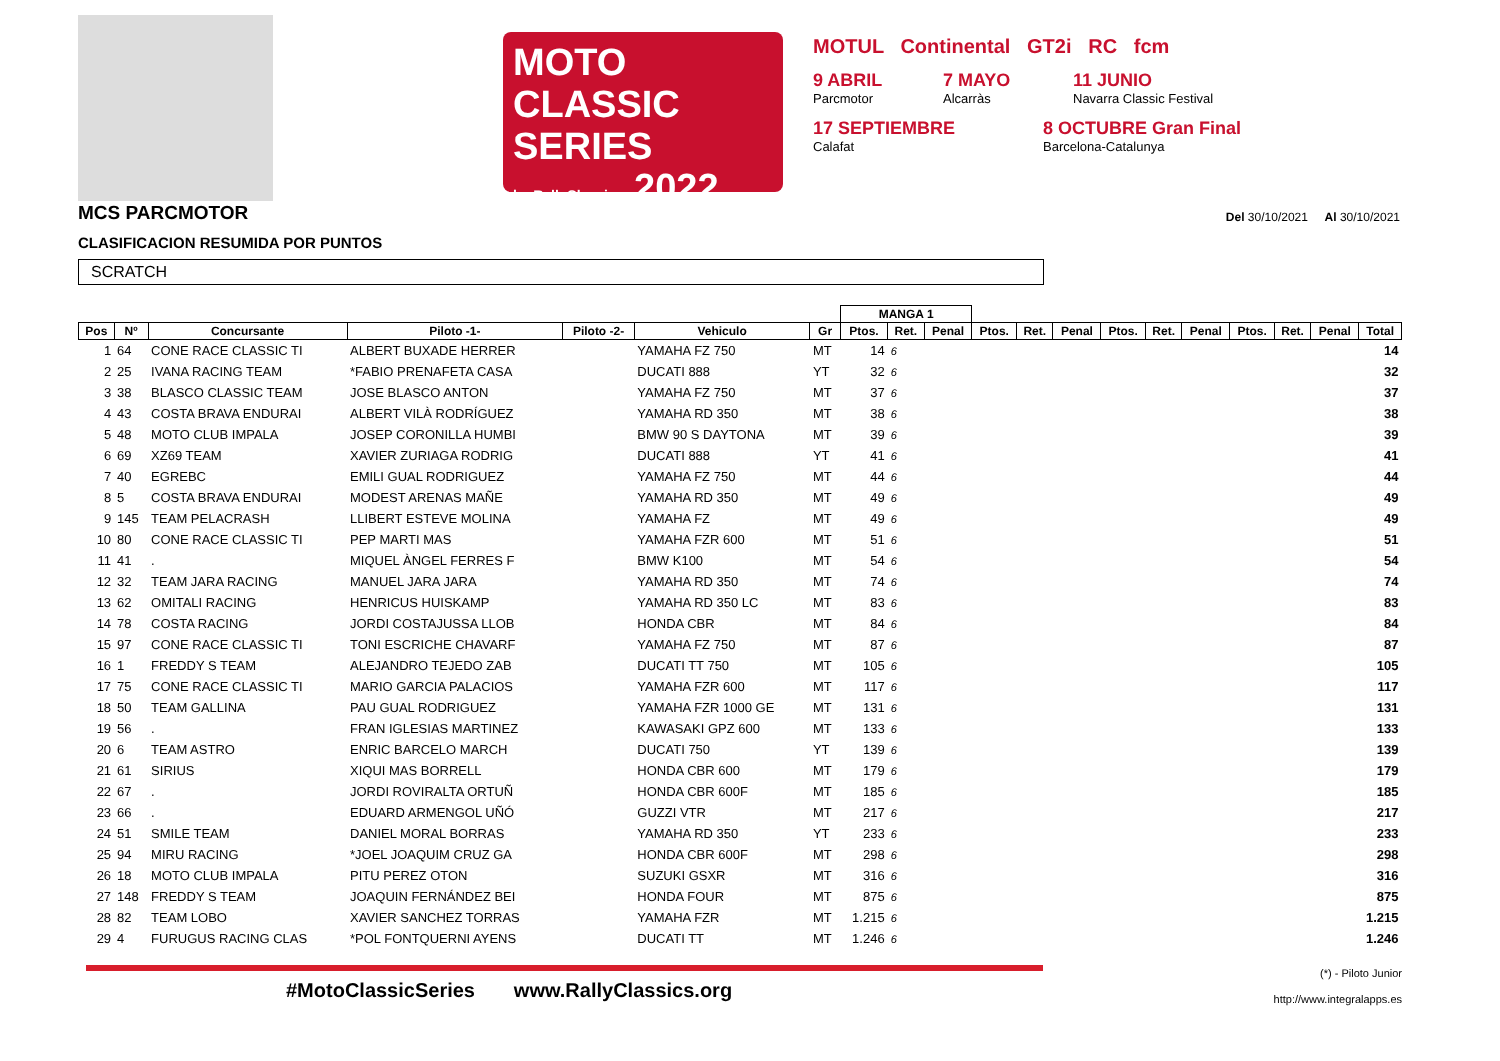MOTO
CLASSIC SERIES
by RallyClassics 2022
MOTUL Continental GT2i RC fcm
9 ABRIL Parcmotor
7 MAYO Alcarràs
11 JUNIO Navarra Classic Festival
17 SEPTIEMBRE Calafat
8 OCTUBRE Gran Final Barcelona-Catalunya
MCS PARCMOTOR
Del 30/10/2021 Al 30/10/2021
CLASIFICACION RESUMIDA POR PUNTOS
SCRATCH
| | | | | | | | MANGA 1 | | | | | | | | | | | | |
| --- | --- | --- | --- | --- | --- | --- | --- | --- | --- | --- | --- | --- | --- | --- | --- | --- | --- | --- | --- |
| Pos | Nº | Concursante | Piloto -1- | Piloto -2- | Vehiculo | Gr | Ptos. | Ret. | Penal | Ptos. | Ret. | Penal | Ptos. | Ret. | Penal | Ptos. | Ret. | Penal | Total |
| 1 | 64 | CONE RACE CLASSIC TI | ALBERT BUXADE HERRER | | YAMAHA FZ 750 | MT | 14 | 6 | 14 | | | | | | | | | | |
| 2 | 25 | IVANA RACING TEAM | *FABIO PRENAFETA CASA | | DUCATI 888 | YT | 32 | 6 | 32 | | | | | | | | | | |
| 3 | 38 | BLASCO CLASSIC TEAM | JOSE BLASCO ANTON | | YAMAHA FZ 750 | MT | 37 | 6 | 37 | | | | | | | | | | |
| 4 | 43 | COSTA BRAVA ENDURAI | ALBERT VILÀ RODRÍGUEZ | | YAMAHA RD 350 | MT | 38 | 6 | 38 | | | | | | | | | | |
| 5 | 48 | MOTO CLUB IMPALA | JOSEP CORONILLA HUMBI | | BMW 90 S DAYTONA | MT | 39 | 6 | 39 | | | | | | | | | | |
| 6 | 69 | XZ69 TEAM | XAVIER ZURIAGA RODRIG | | DUCATI 888 | YT | 41 | 6 | 41 | | | | | | | | | | |
| 7 | 40 | EGREBC | EMILI GUAL RODRIGUEZ | | YAMAHA FZ 750 | MT | 44 | 6 | 44 | | | | | | | | | | |
| 8 | 5 | COSTA BRAVA ENDURAI | MODEST ARENAS MAÑE | | YAMAHA RD 350 | MT | 49 | 6 | 49 | | | | | | | | | | |
| 9 | 145 | TEAM PELACRASH | LLIBERT ESTEVE MOLINA | | YAMAHA FZ | MT | 49 | 6 | 49 | | | | | | | | | | |
| 10 | 80 | CONE RACE CLASSIC TI | PEP MARTI MAS | | YAMAHA FZR 600 | MT | 51 | 6 | 51 | | | | | | | | | | |
| 11 | 41 | . | MIQUEL ÀNGEL FERRES F | | BMW K100 | MT | 54 | 6 | 54 | | | | | | | | | | |
| 12 | 32 | TEAM JARA RACING | MANUEL JARA JARA | | YAMAHA RD 350 | MT | 74 | 6 | 74 | | | | | | | | | | |
| 13 | 62 | OMITALI RACING | HENRICUS HUISKAMP | | YAMAHA RD 350 LC | MT | 83 | 6 | 83 | | | | | | | | | | |
| 14 | 78 | COSTA RACING | JORDI COSTAJUSSA LLOB | | HONDA CBR | MT | 84 | 6 | 84 | | | | | | | | | | |
| 15 | 97 | CONE RACE CLASSIC TI | TONI ESCRICHE CHAVARF | | YAMAHA FZ 750 | MT | 87 | 6 | 87 | | | | | | | | | | |
| 16 | 1 | FREDDY S TEAM | ALEJANDRO TEJEDO ZAB | | DUCATI TT 750 | MT | 105 | 6 | 105 | | | | | | | | | | |
| 17 | 75 | CONE RACE CLASSIC TI | MARIO GARCIA PALACIOS | | YAMAHA FZR 600 | MT | 117 | 6 | 117 | | | | | | | | | | |
| 18 | 50 | TEAM GALLINA | PAU GUAL RODRIGUEZ | | YAMAHA FZR 1000 GE | MT | 131 | 6 | 131 | | | | | | | | | | |
| 19 | 56 | . | FRAN IGLESIAS MARTINEZ | | KAWASAKI GPZ 600 | MT | 133 | 6 | 133 | | | | | | | | | | |
| 20 | 6 | TEAM ASTRO | ENRIC BARCELO MARCH | | DUCATI 750 | YT | 139 | 6 | 139 | | | | | | | | | | |
| 21 | 61 | SIRIUS | XIQUI MAS BORRELL | | HONDA CBR 600 | MT | 179 | 6 | 179 | | | | | | | | | | |
| 22 | 67 | . | JORDI ROVIRALTA ORTUÑ | | HONDA CBR 600F | MT | 185 | 6 | 185 | | | | | | | | | | |
| 23 | 66 | . | EDUARD ARMENGOL UÑÓ | | GUZZI VTR | MT | 217 | 6 | 217 | | | | | | | | | | |
| 24 | 51 | SMILE TEAM | DANIEL MORAL BORRAS | | YAMAHA RD 350 | YT | 233 | 6 | 233 | | | | | | | | | | |
| 25 | 94 | MIRU RACING | *JOEL JOAQUIM CRUZ GA | | HONDA CBR 600F | MT | 298 | 6 | 298 | | | | | | | | | | |
| 26 | 18 | MOTO CLUB IMPALA | PITU PEREZ OTON | | SUZUKI GSXR | MT | 316 | 6 | 316 | | | | | | | | | | |
| 27 | 148 | FREDDY S TEAM | JOAQUIN FERNÁNDEZ BEI | | HONDA FOUR | MT | 875 | 6 | 875 | | | | | | | | | | |
| 28 | 82 | TEAM LOBO | XAVIER SANCHEZ TORRAS | | YAMAHA FZR | MT | 1.215 | 6 | 1.215 | | | | | | | | | | |
| 29 | 4 | FURUGUS RACING CLAS | *POL FONTQUERNI AYENS | | DUCATI TT | MT | 1.246 | 6 | 1.246 | | | | | | | | | | |
(*) - Piloto Junior
#MotoClassicSeries www.RallyClassics.org http://www.integralapps.es